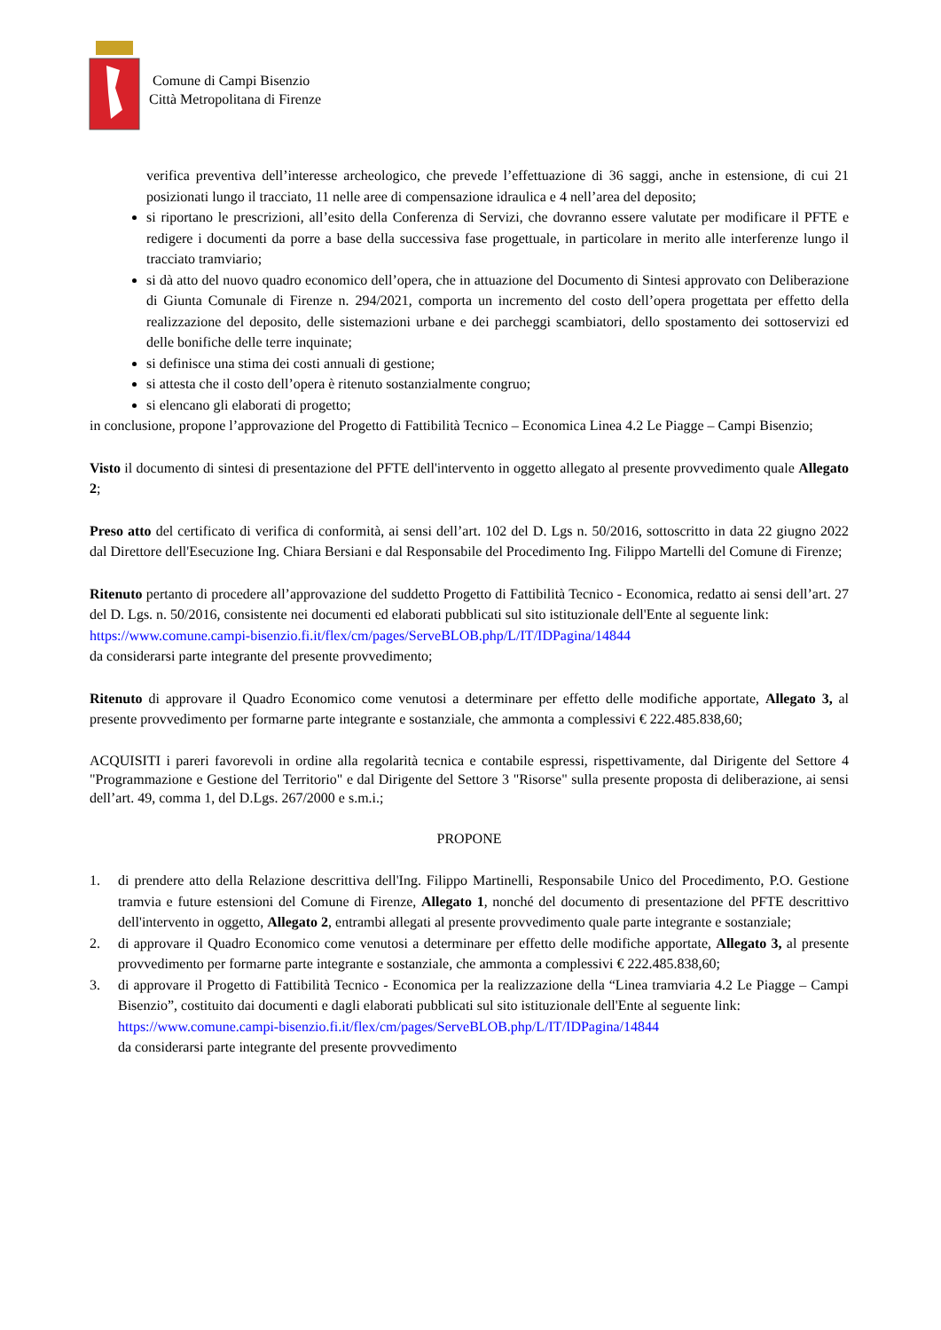Comune di Campi Bisenzio
Città Metropolitana di Firenze
verifica preventiva dell’interesse archeologico, che prevede l’effettuazione di 36 saggi, anche in estensione, di cui 21 posizionati lungo il tracciato, 11 nelle aree di compensazione idraulica e 4 nell’area del deposito;
si riportano le prescrizioni, all’esito della Conferenza di Servizi, che dovranno essere valutate per modificare il PFTE e redigere i documenti da porre a base della successiva fase progettuale, in particolare in merito alle interferenze lungo il tracciato tramviario;
si dà atto del nuovo quadro economico dell’opera, che in attuazione del Documento di Sintesi approvato con Deliberazione di Giunta Comunale di Firenze n. 294/2021, comporta un incremento del costo dell’opera progettata per effetto della realizzazione del deposito, delle sistemazioni urbane e dei parcheggi scambiatori, dello spostamento dei sottoservizi ed delle bonifiche delle terre inquinate;
si definisce una stima dei costi annuali di gestione;
si attesta che il costo dell’opera è ritenuto sostanzialmente congruo;
si elencano gli elaborati di progetto;
in conclusione, propone l’approvazione del Progetto di Fattibilità Tecnico – Economica Linea 4.2 Le Piagge – Campi Bisenzio;
Visto il documento di sintesi di presentazione del PFTE dell'intervento in oggetto allegato al presente provvedimento quale Allegato 2;
Preso atto del certificato di verifica di conformità, ai sensi dell’art. 102 del D. Lgs n. 50/2016, sottoscritto in data 22 giugno 2022 dal Direttore dell'Esecuzione Ing. Chiara Bersiani e dal Responsabile del Procedimento Ing. Filippo Martelli del Comune di Firenze;
Ritenuto pertanto di procedere all’approvazione del suddetto Progetto di Fattibilità Tecnico - Economica, redatto ai sensi dell’art. 27 del D. Lgs. n. 50/2016, consistente nei documenti ed elaborati pubblicati sul sito istituzionale dell'Ente al seguente link:
https://www.comune.campi-bisenzio.fi.it/flex/cm/pages/ServeBLOB.php/L/IT/IDPagina/14844
da considerarsi parte integrante del presente provvedimento;
Ritenuto di approvare il Quadro Economico come venutosi a determinare per effetto delle modifiche apportate, Allegato 3, al presente provvedimento per formarne parte integrante e sostanziale, che ammonta a complessivi € 222.485.838,60;
ACQUISITI i pareri favorevoli in ordine alla regolarità tecnica e contabile espressi, rispettivamente, dal Dirigente del Settore 4 "Programmazione e Gestione del Territorio" e dal Dirigente del Settore 3 "Risorse" sulla presente proposta di deliberazione, ai sensi dell’art. 49, comma 1, del D.Lgs. 267/2000 e s.m.i.;
PROPONE
1. di prendere atto della Relazione descrittiva dell'Ing. Filippo Martinelli, Responsabile Unico del Procedimento, P.O. Gestione tramvia e future estensioni del Comune di Firenze, Allegato 1, nonché del documento di presentazione del PFTE descrittivo dell'intervento in oggetto, Allegato 2, entrambi allegati al presente provvedimento quale parte integrante e sostanziale;
2. di approvare il Quadro Economico come venutosi a determinare per effetto delle modifiche apportate, Allegato 3, al presente provvedimento per formarne parte integrante e sostanziale, che ammonta a complessivi € 222.485.838,60;
3. di approvare il Progetto di Fattibilità Tecnico - Economica per la realizzazione della “Linea tramviaria 4.2 Le Piagge – Campi Bisenzio”, costituito dai documenti e dagli elaborati pubblicati sul sito istituzionale dell'Ente al seguente link:
https://www.comune.campi-bisenzio.fi.it/flex/cm/pages/ServeBLOB.php/L/IT/IDPagina/14844
da considerarsi parte integrante del presente provvedimento